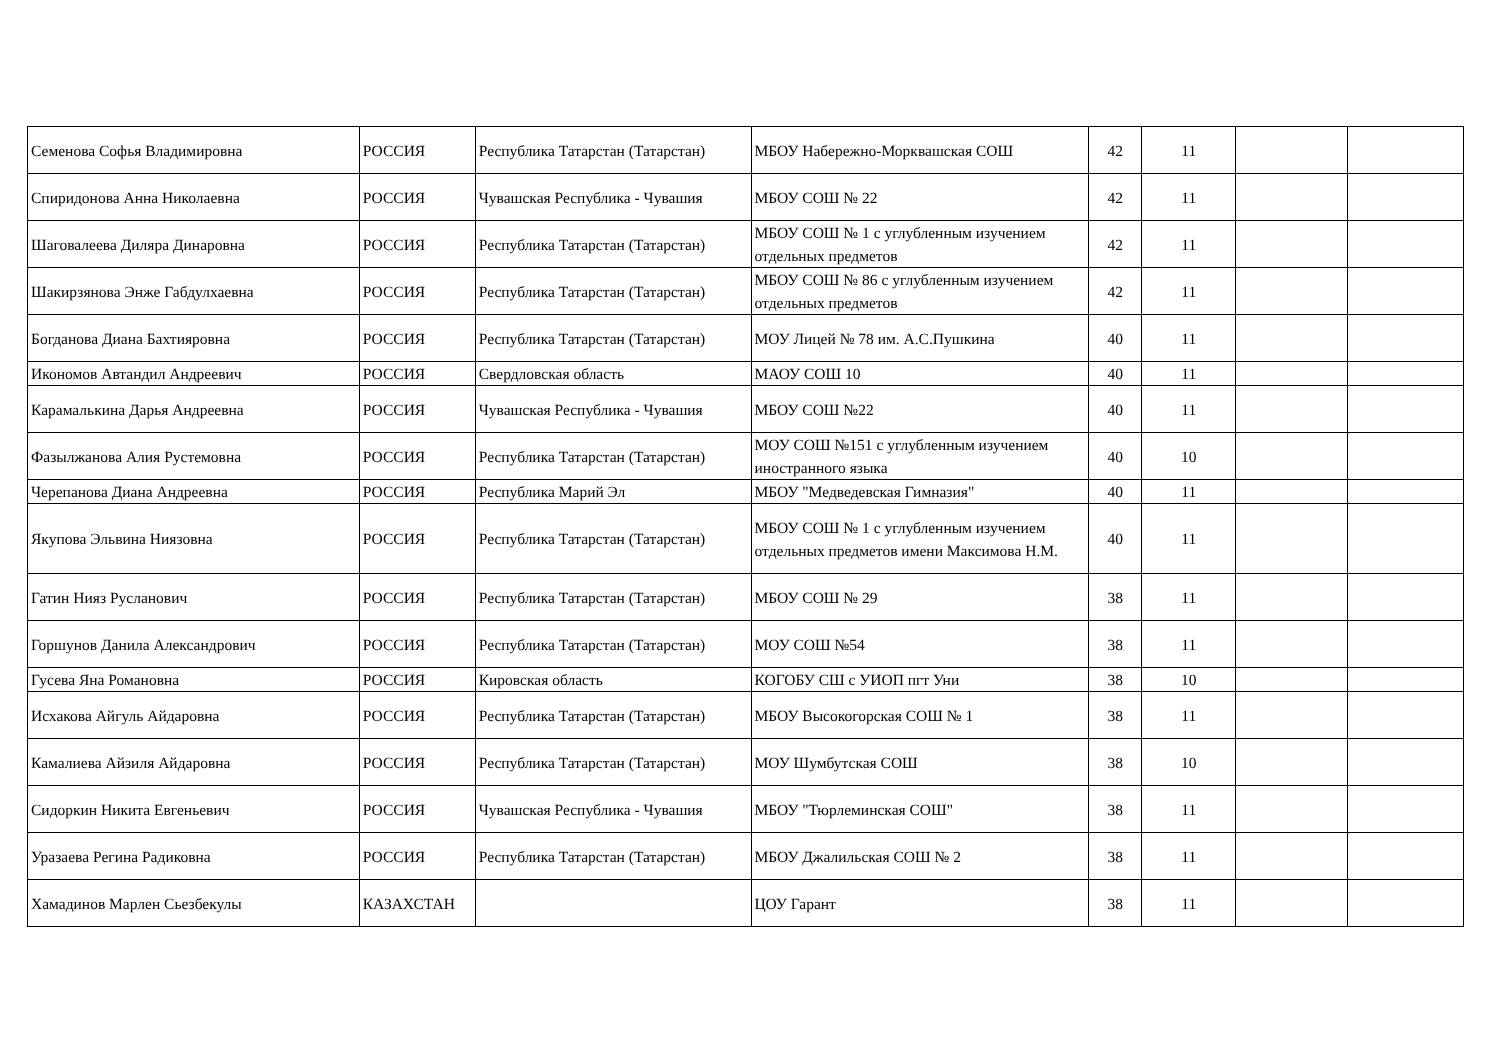| Семенова Софья Владимировна | РОССИЯ | Республика Татарстан (Татарстан) | МБОУ Набережно-Морквашская СОШ | 42 | 11 | | |
| Спиридонова Анна Николаевна | РОССИЯ | Чувашская Республика - Чувашия | МБОУ СОШ № 22 | 42 | 11 | | |
| Шаговалеева Диляра Динаровна | РОССИЯ | Республика Татарстан (Татарстан) | МБОУ СОШ № 1 с углубленным изучением отдельных предметов | 42 | 11 | | |
| Шакирзянова Энже Габдулхаевна | РОССИЯ | Республика Татарстан (Татарстан) | МБОУ СОШ № 86 с углубленным изучением отдельных предметов | 42 | 11 | | |
| Богданова Диана Бахтияровна | РОССИЯ | Республика Татарстан (Татарстан) | МОУ Лицей № 78 им. А.С.Пушкина | 40 | 11 | | |
| Икономов Автандил Андреевич | РОССИЯ | Свердловская область | МАОУ СОШ 10 | 40 | 11 | | |
| Карамалькина Дарья Андреевна | РОССИЯ | Чувашская Республика - Чувашия | МБОУ СОШ №22 | 40 | 11 | | |
| Фазылжанова Алия Рустемовна | РОССИЯ | Республика Татарстан (Татарстан) | МОУ СОШ №151 с углубленным изучением иностранного языка | 40 | 10 | | |
| Черепанова Диана Андреевна | РОССИЯ | Республика Марий Эл | МБОУ "Медведевская Гимназия" | 40 | 11 | | |
| Якупова Эльвина Ниязовна | РОССИЯ | Республика Татарстан (Татарстан) | МБОУ СОШ № 1 с углубленным изучением отдельных предметов имени Максимова Н.М. | 40 | 11 | | |
| Гатин Нияз Русланович | РОССИЯ | Республика Татарстан (Татарстан) | МБОУ СОШ № 29 | 38 | 11 | | |
| Горшунов Данила Александрович | РОССИЯ | Республика Татарстан (Татарстан) | МОУ СОШ №54 | 38 | 11 | | |
| Гусева Яна Романовна | РОССИЯ | Кировская область | КОГОБУ СШ с УИОП пгт Уни | 38 | 10 | | |
| Исхакова Айгуль Айдаровна | РОССИЯ | Республика Татарстан (Татарстан) | МБОУ Высокогорская СОШ № 1 | 38 | 11 | | |
| Камалиева Айзиля Айдаровна | РОССИЯ | Республика Татарстан (Татарстан) | МОУ Шумбутская СОШ | 38 | 10 | | |
| Сидоркин Никита Евгеньевич | РОССИЯ | Чувашская Республика - Чувашия | МБОУ "Тюрлеминская СОШ" | 38 | 11 | | |
| Уразаева Регина Радиковна | РОССИЯ | Республика Татарстан (Татарстан) | МБОУ Джалильская СОШ № 2 | 38 | 11 | | |
| Хамадинов Марлен Сьезбекулы | КАЗАХСТАН | | ЦОУ Гарант | 38 | 11 | | |